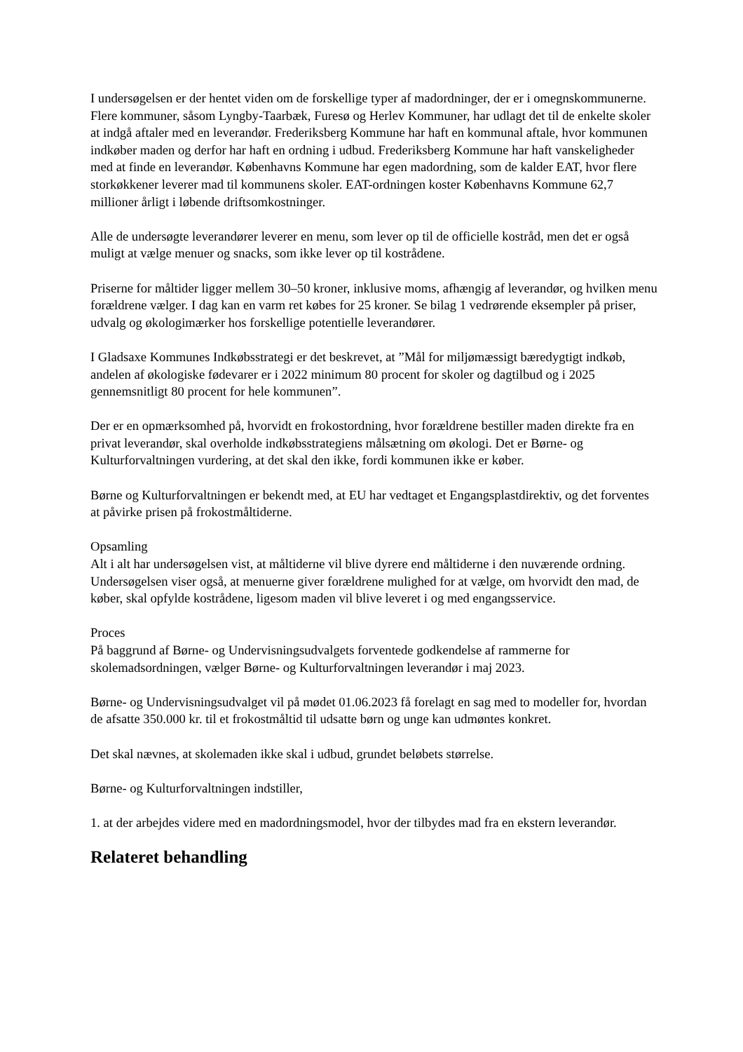I undersøgelsen er der hentet viden om de forskellige typer af madordninger, der er i omegnskommunerne. Flere kommuner, såsom Lyngby-Taarbæk, Furesø og Herlev Kommuner, har udlagt det til de enkelte skoler at indgå aftaler med en leverandør. Frederiksberg Kommune har haft en kommunal aftale, hvor kommunen indkøber maden og derfor har haft en ordning i udbud. Frederiksberg Kommune har haft vanskeligheder med at finde en leverandør. Københavns Kommune har egen madordning, som de kalder EAT, hvor flere storkøkkener leverer mad til kommunens skoler. EAT-ordningen koster Københavns Kommune 62,7 millioner årligt i løbende driftsomkostninger.
Alle de undersøgte leverandører leverer en menu, som lever op til de officielle kostråd, men det er også muligt at vælge menuer og snacks, som ikke lever op til kostrådene.
Priserne for måltider ligger mellem 30–50 kroner, inklusive moms, afhængig af leverandør, og hvilken menu forældrene vælger. I dag kan en varm ret købes for 25 kroner. Se bilag 1 vedrørende eksempler på priser, udvalg og økologimærker hos forskellige potentielle leverandører.
I Gladsaxe Kommunes Indkøbsstrategi er det beskrevet, at ”Mål for miljømæssigt bæredygtigt indkøb, andelen af økologiske fødevarer er i 2022 minimum 80 procent for skoler og dagtilbud og i 2025 gennemsnitligt 80 procent for hele kommunen”.
Der er en opmærksomhed på, hvorvidt en frokostordning, hvor forældrene bestiller maden direkte fra en privat leverandør, skal overholde indkøbsstrategiens målsætning om økologi. Det er Børne- og Kulturforvaltningen vurdering, at det skal den ikke, fordi kommunen ikke er køber.
Børne og Kulturforvaltningen er bekendt med, at EU har vedtaget et Engangsplastdirektiv, og det forventes at påvirke prisen på frokostmåltiderne.
Opsamling
Alt i alt har undersøgelsen vist, at måltiderne vil blive dyrere end måltiderne i den nuværende ordning. Undersøgelsen viser også, at menuerne giver forældrene mulighed for at vælge, om hvorvidt den mad, de køber, skal opfylde kostrådene, ligesom maden vil blive leveret i og med engangsservice.
Proces
På baggrund af Børne- og Undervisningsudvalgets forventede godkendelse af rammerne for skolemadsordningen, vælger Børne- og Kulturforvaltningen leverandør i maj 2023.
Børne- og Undervisningsudvalget vil på mødet 01.06.2023 få forelagt en sag med to modeller for, hvordan de afsatte 350.000 kr. til et frokostmåltid til udsatte børn og unge kan udmøntes konkret.
Det skal nævnes, at skolemaden ikke skal i udbud, grundet beløbets størrelse.
Børne- og Kulturforvaltningen indstiller,
1. at der arbejdes videre med en madordningsmodel, hvor der tilbydes mad fra en ekstern leverandør.
Relateret behandling